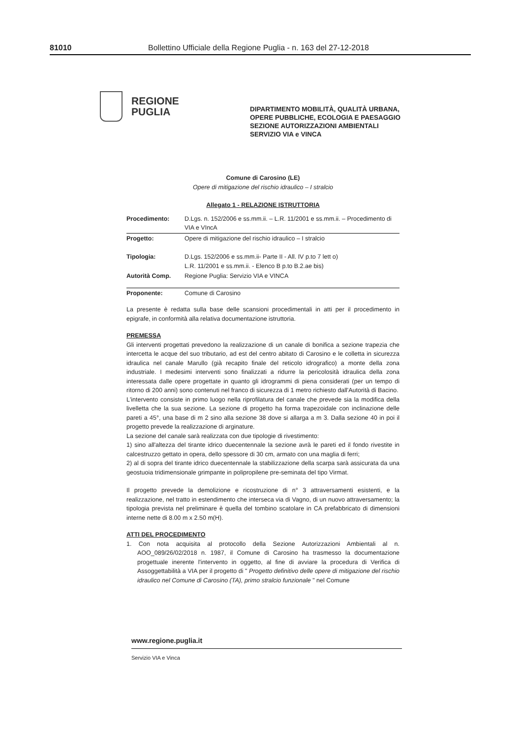81010 Bollettino Ufficiale della Regione Puglia - n. 163 del 27-12-2018
REGIONE
PUGLIA
DIPARTIMENTO MOBILITÀ, QUALITÀ URBANA,
OPERE PUBBLICHE, ECOLOGIA E PAESAGGIO
SEZIONE AUTORIZZAZIONI AMBIENTALI
SERVIZIO VIA e VINCA
Comune di Carosino (LE)
Opere di mitigazione del rischio idraulico – I stralcio
Allegato 1 - RELAZIONE ISTRUTTORIA
| Procedimento: | D.Lgs. n. 152/2006 e ss.mm.ii. – L.R. 11/2001 e ss.mm.ii. – Procedimento di VIA e VIncA |
| Progetto: | Opere di mitigazione del rischio idraulico – I stralcio |
| Tipologia: | D.Lgs. 152/2006 e ss.mm.ii- Parte II - All. IV p.to 7 lett o) L.R. 11/2001 e ss.mm.ii. - Elenco B p.to B.2.ae bis) |
| Autorità Comp. | Regione Puglia: Servizio VIA e VINCA |
| Proponente: | Comune di Carosino |
La presente è redatta sulla base delle scansioni procedimentali in atti per il procedimento in epigrafe, in conformità alla relativa documentazione istruttoria.
PREMESSA
Gli interventi progettati prevedono la realizzazione di un canale di bonifica a sezione trapezia che intercetta le acque del suo tributario, ad est del centro abitato di Carosino e le colletta in sicurezza idraulica nel canale Marullo (già recapito finale del reticolo idrografico) a monte della zona industriale. I medesimi interventi sono finalizzati a ridurre la pericolosità idraulica della zona interessata dalle opere progettate in quanto gli idrogrammi di piena considerati (per un tempo di ritorno di 200 anni) sono contenuti nel franco di sicurezza di 1 metro richiesto dall'Autorità di Bacino.
L'intervento consiste in primo luogo nella riprofilatura del canale che prevede sia la modifica della livelletta che la sua sezione. La sezione di progetto ha forma trapezoidale con inclinazione delle pareti a 45°, una base di m 2 sino alla sezione 38 dove si allarga a m 3. Dalla sezione 40 in poi il progetto prevede la realizzazione di arginature.
La sezione del canale sarà realizzata con due tipologie di rivestimento:
1) sino all'altezza del tirante idrico duecentennale la sezione avrà le pareti ed il fondo rivestite in calcestruzzo gettato in opera, dello spessore di 30 cm, armato con una maglia di ferri;
2) al di sopra del tirante idrico duecentennale la stabilizzazione della scarpa sarà assicurata da una geostuoia tridimensionale grimpante in polipropilene pre-seminata del tipo Virmat.
Il progetto prevede la demolizione e ricostruzione di n° 3 attraversamenti esistenti, e la realizzazione, nel tratto in estendimento che interseca via di Vagno, di un nuovo attraversamento; la tipologia prevista nel preliminare è quella del tombino scatolare in CA prefabbricato di dimensioni interne nette di 8.00 m x 2.50 m(H).
ATTI DEL PROCEDIMENTO
1. Con nota acquisita al protocollo della Sezione Autorizzazioni Ambientali al n. AOO_089/26/02/2018 n. 1987, il Comune di Carosino ha trasmesso la documentazione progettuale inerente l'intervento in oggetto, al fine di avviare la procedura di Verifica di Assoggettabilità a VIA per il progetto di " Progetto definitivo delle opere di mitigazione del rischio idraulico nel Comune di Carosino (TA), primo stralcio funzionale " nel Comune
www.regione.puglia.it
Servizio VIA e Vinca